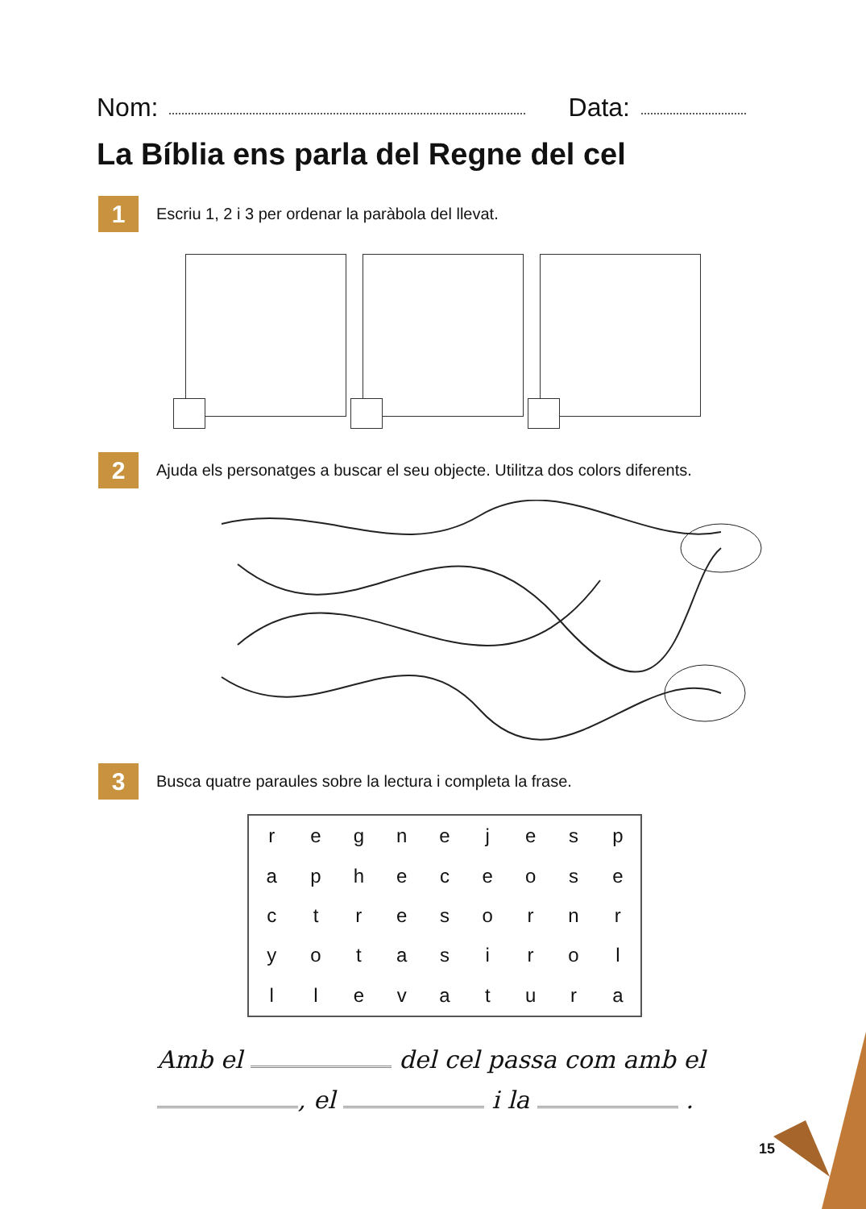Nom: Data:
La Bíblia ens parla del Regne del cel
1
Escriu 1, 2 i 3 per ordenar la paràbola del llevat.
2
Ajuda els personatges a buscar el seu objecte. Utilitza dos colors diferents.
3
Busca quatre paraules sobre la lectura i completa la frase.
| r | e | g | n | e | j | e | s | p |
| a | p | h | e | c | e | o | s | e |
| c | t | r | e | s | o | r | n | r |
| y | o | t | a | s | i | r | o | l |
| l | l | e | v | a | t | u | r | a |
Amb el del cel passa com amb el
, el i la .
15